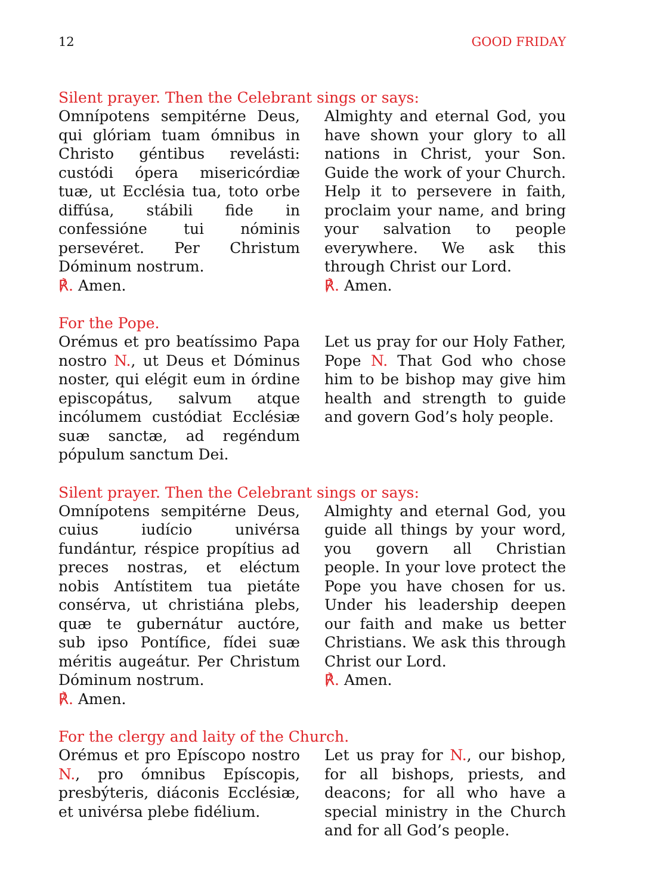12 GOOD FRIDAY
Silent prayer. Then the Celebrant sings or says:
Omnípotens sempitérne Deus, qui glóriam tuam ómnibus in Christo géntibus revelásti: custódi ópera misericórdiæ tuæ, ut Ecclésia tua, toto orbe diffúsa, stábili fide in confessióne tui nóminis persevéret. Per Christum Dóminum nostrum.
℟. Amen.
Almighty and eternal God, you have shown your glory to all nations in Christ, your Son. Guide the work of your Church. Help it to persevere in faith, proclaim your name, and bring your salvation to people everywhere. We ask this through Christ our Lord.
℟. Amen.
For the Pope.
Orémus et pro beatíssimo Papa nostro N., ut Deus et Dóminus noster, qui elégit eum in órdine episcopátus, salvum atque incólumem custódiat Ecclésiæ suæ sanctæ, ad regéndum pópulum sanctum Dei.
Let us pray for our Holy Father, Pope N. That God who chose him to be bishop may give him health and strength to guide and govern God’s holy people.
Silent prayer. Then the Celebrant sings or says:
Omnípotens sempitérne Deus, cuius iudício univérsa fundántur, réspice propítius ad preces nostras, et eléctum nobis Antístitem tua pietáte consérva, ut christiána plebs, quæ te gubernátur auctóre, sub ipso Pontífice, fídei suæ méritis augeátur. Per Christum Dóminum nostrum.
℟. Amen.
Almighty and eternal God, you guide all things by your word, you govern all Christian people. In your love protect the Pope you have chosen for us. Under his leadership deepen our faith and make us better Christians. We ask this through Christ our Lord.
℟. Amen.
For the clergy and laity of the Church.
Orémus et pro Epíscopo nostro N., pro ómnibus Epíscopis, presbýteris, diáconis Ecclésiæ, et univérsa plebe fidélium.
Let us pray for N., our bishop, for all bishops, priests, and deacons; for all who have a special ministry in the Church and for all God’s people.